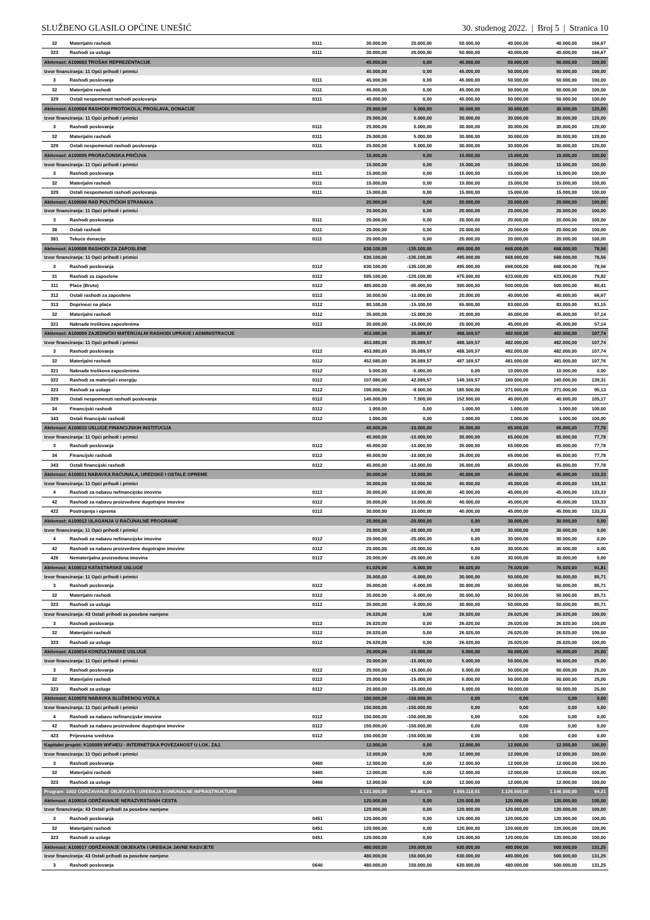SLUŽBENO GLASILO OPĆINE UNEŠIĆ 30. studenog 2022. | Broj 5 | Stranica 10
| 32 | Materijalni rashodi | 0111 | 30.000,00 | 20.000,00 | 50.000,00 | 40.000,00 | 40.000,00 | 166,67 |
| 323 | Rashodi za usluge | 0111 | 30.000,00 | 20.000,00 | 50.000,00 | 40.000,00 | 40.000,00 | 166,67 |
| Aktivnost: A100003 TROŠAK REPREZENTACIJE | | | 45.000,00 | 0,00 | 45.000,00 | 50.000,00 | 50.000,00 | 100,00 |
| Izvor financiranja: 11 Opći prihodi i primici | | | 45.000,00 | 0,00 | 45.000,00 | 50.000,00 | 50.000,00 | 100,00 |
| 3 | Rashodi poslovanja | 0111 | 45.000,00 | 0,00 | 45.000,00 | 50.000,00 | 50.000,00 | 100,00 |
| 32 | Materijalni rashodi | 0111 | 45.000,00 | 0,00 | 45.000,00 | 50.000,00 | 50.000,00 | 100,00 |
| 329 | Ostali nespomenuti rashodi poslovanja | 0111 | 45.000,00 | 0,00 | 45.000,00 | 50.000,00 | 50.000,00 | 100,00 |
| Aktivnost: A100004 RASHODI PROTOKOLA, PROSLAVA, DONACIJE | | | 25.000,00 | 5.000,00 | 30.000,00 | 30.000,00 | 30.000,00 | 120,00 |
| Izvor financiranja: 11 Opći prihodi i primici | | | 25.000,00 | 5.000,00 | 30.000,00 | 30.000,00 | 30.000,00 | 120,00 |
| 3 | Rashodi poslovanja | 0111 | 25.000,00 | 5.000,00 | 30.000,00 | 30.000,00 | 30.000,00 | 120,00 |
| 32 | Materijalni rashodi | 0111 | 25.000,00 | 5.000,00 | 30.000,00 | 30.000,00 | 30.000,00 | 120,00 |
| 329 | Ostali nespomenuti rashodi poslovanja | 0111 | 25.000,00 | 5.000,00 | 30.000,00 | 30.000,00 | 30.000,00 | 120,00 |
| Aktivnost: A100005 PRORAČUNSKA PRIČUVA | | | 15.000,00 | 0,00 | 15.000,00 | 15.000,00 | 15.000,00 | 100,00 |
| Izvor financiranja: 11 Opći prihodi i primici | | | 15.000,00 | 0,00 | 15.000,00 | 15.000,00 | 15.000,00 | 100,00 |
| 3 | Rashodi poslovanja | 0111 | 15.000,00 | 0,00 | 15.000,00 | 15.000,00 | 15.000,00 | 100,00 |
| 32 | Materijalni rashodi | 0111 | 15.000,00 | 0,00 | 15.000,00 | 15.000,00 | 15.000,00 | 100,00 |
| 329 | Ostali nespomenuti rashodi poslovanja | 0111 | 15.000,00 | 0,00 | 15.000,00 | 15.000,00 | 15.000,00 | 100,00 |
| Aktivnost: A100006 RAD POLITIČKIH STRANAKA | | | 20.000,00 | 0,00 | 20.000,00 | 20.000,00 | 20.000,00 | 100,00 |
| Izvor financiranja: 11 Opći prihodi i primici | | | 20.000,00 | 0,00 | 20.000,00 | 20.000,00 | 20.000,00 | 100,00 |
| 3 | Rashodi poslovanja | 0111 | 20.000,00 | 0,00 | 20.000,00 | 20.000,00 | 20.000,00 | 100,00 |
| 38 | Ostali rashodi | 0111 | 20.000,00 | 0,00 | 20.000,00 | 20.000,00 | 20.000,00 | 100,00 |
| 381 | Tekuće donacije | 0111 | 20.000,00 | 0,00 | 20.000,00 | 20.000,00 | 20.000,00 | 100,00 |
| Aktivnost: A100008 RASHODI ZA ZAPOSLENE | | | 630.100,00 | -135.100,00 | 495.000,00 | 668.000,00 | 668.000,00 | 78,56 |
| Izvor financiranja: 11 Opći prihodi i primici | | | 630.100,00 | -135.100,00 | 495.000,00 | 668.000,00 | 668.000,00 | 78,56 |
| 3 | Rashodi poslovanja | 0112 | 630.100,00 | -135.100,00 | 495.000,00 | 668.000,00 | 668.000,00 | 78,56 |
| 31 | Rashodi za zaposlene | 0112 | 595.100,00 | -120.100,00 | 475.000,00 | 623.000,00 | 623.000,00 | 79,82 |
| 311 | Plaće (Bruto) | 0112 | 485.000,00 | -95.000,00 | 390.000,00 | 500.000,00 | 500.000,00 | 80,41 |
| 312 | Ostali rashodi za zaposlene | 0112 | 30.000,00 | -10.000,00 | 20.000,00 | 40.000,00 | 40.000,00 | 66,67 |
| 313 | Doprinosi na plaće | 0112 | 80.100,00 | -15.100,00 | 65.000,00 | 83.000,00 | 83.000,00 | 81,15 |
| 32 | Materijalni rashodi | 0112 | 35.000,00 | -15.000,00 | 20.000,00 | 45.000,00 | 45.000,00 | 57,14 |
| 321 | Naknade troškova zaposlenima | 0112 | 35.000,00 | -15.000,00 | 20.000,00 | 45.000,00 | 45.000,00 | 57,14 |
| Aktivnost: A100009 ZAJEDNIČKI MATERIJALNI RASHODI UPRAVE I ADMINISTRACIJE | | | 453.080,00 | 35.089,57 | 488.169,57 | 482.000,00 | 482.000,00 | 107,74 |
| Izvor financiranja: 11 Opći prihodi i primici | | | 453.080,00 | 35.089,57 | 488.169,57 | 482.000,00 | 482.000,00 | 107,74 |
| 3 | Rashodi poslovanja | 0112 | 453.080,00 | 35.089,57 | 488.169,57 | 482.000,00 | 482.000,00 | 107,74 |
| 32 | Materijalni rashodi | 0112 | 452.080,00 | 35.089,57 | 487.169,57 | 481.000,00 | 481.000,00 | 107,76 |
| 321 | Naknade troškova zaposlenima | 0112 | 5.000,00 | -5.000,00 | 0,00 | 10.000,00 | 10.000,00 | 0,00 |
| 322 | Rashodi za materijal i energiju | 0112 | 107.080,00 | 42.089,57 | 149.169,57 | 160.000,00 | 160.000,00 | 139,31 |
| 323 | Rashodi za usluge | 0112 | 195.000,00 | -9.500,00 | 185.500,00 | 271.000,00 | 271.000,00 | 95,13 |
| 329 | Ostali nespomenuti rashodi poslovanja | 0112 | 145.000,00 | 7.500,00 | 152.500,00 | 40.000,00 | 40.000,00 | 105,17 |
| 34 | Financijski rashodi | 0112 | 1.000,00 | 0,00 | 1.000,00 | 1.000,00 | 1.000,00 | 100,00 |
| 343 | Ostali financijski rashodi | 0112 | 1.000,00 | 0,00 | 1.000,00 | 1.000,00 | 1.000,00 | 100,00 |
| Aktivnost: A100010 USLUGE FINANCIJSKIH INSTITUCIJA | | | 45.000,00 | -10.000,00 | 35.000,00 | 65.000,00 | 65.000,00 | 77,78 |
| Izvor financiranja: 11 Opći prihodi i primici | | | 45.000,00 | -10.000,00 | 35.000,00 | 65.000,00 | 65.000,00 | 77,78 |
| 3 | Rashodi poslovanja | 0112 | 45.000,00 | -10.000,00 | 35.000,00 | 65.000,00 | 65.000,00 | 77,78 |
| 34 | Financijski rashodi | 0112 | 45.000,00 | -10.000,00 | 35.000,00 | 65.000,00 | 65.000,00 | 77,78 |
| 343 | Ostali financijski rashodi | 0112 | 45.000,00 | -10.000,00 | 35.000,00 | 65.000,00 | 65.000,00 | 77,78 |
| Aktivnost: A100011 NABAVKA RAČUNALA, UREDSKE I OSTALE OPREME | | | 30.000,00 | 10.000,00 | 40.000,00 | 45.000,00 | 45.000,00 | 133,33 |
| Izvor financiranja: 11 Opći prihodi i primici | | | 30.000,00 | 10.000,00 | 40.000,00 | 45.000,00 | 45.000,00 | 133,33 |
| 4 | Rashodi za nabavu nefinancijske imovine | 0112 | 30.000,00 | 10.000,00 | 40.000,00 | 45.000,00 | 45.000,00 | 133,33 |
| 42 | Rashodi za nabavu proizvedene dugotrajne imovine | 0112 | 30.000,00 | 10.000,00 | 40.000,00 | 45.000,00 | 45.000,00 | 133,33 |
| 422 | Postrojenja i oprema | 0112 | 30.000,00 | 10.000,00 | 40.000,00 | 45.000,00 | 45.000,00 | 133,33 |
| Aktivnost: A100012 ULAGANJA U RAČUNALNE PROGRAME | | | 20.000,00 | -20.000,00 | 0,00 | 30.000,00 | 30.000,00 | 0,00 |
| Izvor financiranja: 11 Opći prihodi i primici | | | 20.000,00 | -20.000,00 | 0,00 | 30.000,00 | 30.000,00 | 0,00 |
| 4 | Rashodi za nabavu nefinancijske imovine | 0112 | 20.000,00 | -20.000,00 | 0,00 | 30.000,00 | 30.000,00 | 0,00 |
| 42 | Rashodi za nabavu proizvedene dugotrajne imovine | 0112 | 20.000,00 | -20.000,00 | 0,00 | 30.000,00 | 30.000,00 | 0,00 |
| 426 | Nematerijalna proizvedena imovina | 0112 | 20.000,00 | -20.000,00 | 0,00 | 30.000,00 | 30.000,00 | 0,00 |
| Aktivnost: A100013 KATASTARSKE USLUGE | | | 61.020,00 | -5.000,00 | 56.020,00 | 76.020,00 | 76.020,00 | 91,81 |
| Izvor financiranja: 11 Opći prihodi i primici | | | 35.000,00 | -5.000,00 | 30.000,00 | 50.000,00 | 50.000,00 | 85,71 |
| 3 | Rashodi poslovanja | 0112 | 35.000,00 | -5.000,00 | 30.000,00 | 50.000,00 | 50.000,00 | 85,71 |
| 32 | Materijalni rashodi | 0112 | 35.000,00 | -5.000,00 | 30.000,00 | 50.000,00 | 50.000,00 | 85,71 |
| 323 | Rashodi za usluge | 0112 | 35.000,00 | -5.000,00 | 30.000,00 | 50.000,00 | 50.000,00 | 85,71 |
| Izvor financiranja: 43 Ostali prihodi za posebne namjene | | | 26.020,00 | 0,00 | 26.020,00 | 26.020,00 | 26.020,00 | 100,00 |
| 3 | Rashodi poslovanja | 0112 | 26.020,00 | 0,00 | 26.020,00 | 26.020,00 | 26.020,00 | 100,00 |
| 32 | Materijalni rashodi | 0112 | 26.020,00 | 0,00 | 26.020,00 | 26.020,00 | 26.020,00 | 100,00 |
| 323 | Rashodi za usluge | 0112 | 26.020,00 | 0,00 | 26.020,00 | 26.020,00 | 26.020,00 | 100,00 |
| Aktivnost: A100014 KONZULTANSKE USLUGE | | | 20.000,00 | -15.000,00 | 5.000,00 | 50.000,00 | 50.000,00 | 25,00 |
| Izvor financiranja: 11 Opći prihodi i primici | | | 20.000,00 | -15.000,00 | 5.000,00 | 50.000,00 | 50.000,00 | 25,00 |
| 3 | Rashodi poslovanja | 0112 | 20.000,00 | -15.000,00 | 5.000,00 | 50.000,00 | 50.000,00 | 25,00 |
| 32 | Materijalni rashodi | 0112 | 20.000,00 | -15.000,00 | 5.000,00 | 50.000,00 | 50.000,00 | 25,00 |
| 323 | Rashodi za usluge | 0112 | 20.000,00 | -15.000,00 | 5.000,00 | 50.000,00 | 50.000,00 | 25,00 |
| Aktivnost: A100076 NABAVKA SLUŽBENOG VOZILA | | | 150.000,00 | -150.000,00 | 0,00 | 0,00 | 0,00 | 0,00 |
| Izvor financiranja: 11 Opći prihodi i primici | | | 150.000,00 | -150.000,00 | 0,00 | 0,00 | 0,00 | 0,00 |
| 4 | Rashodi za nabavu nefinancijske imovine | 0112 | 150.000,00 | -150.000,00 | 0,00 | 0,00 | 0,00 | 0,00 |
| 42 | Rashodi za nabavu proizvedene dugotrajne imovine | 0112 | 150.000,00 | -150.000,00 | 0,00 | 0,00 | 0,00 | 0,00 |
| 423 | Prijevozna sredstva | 0112 | 150.000,00 | -150.000,00 | 0,00 | 0,00 | 0,00 | 0,00 |
| Kapitalni projekt: K100089 WiFi4EU - INTERNETSKA POVEZANOST U LOK. ZAJ. | | | 12.000,00 | 0,00 | 12.000,00 | 12.000,00 | 12.000,00 | 100,00 |
| Izvor financiranja: 11 Opći prihodi i primici | | | 12.000,00 | 0,00 | 12.000,00 | 12.000,00 | 12.000,00 | 100,00 |
| 3 | Rashodi poslovanja | 0460 | 12.000,00 | 0,00 | 12.000,00 | 12.000,00 | 12.000,00 | 100,00 |
| 32 | Materijalni rashodi | 0460 | 12.000,00 | 0,00 | 12.000,00 | 12.000,00 | 12.000,00 | 100,00 |
| 323 | Rashodi za usluge | 0460 | 12.000,00 | 0,00 | 12.000,00 | 12.000,00 | 12.000,00 | 100,00 |
| Program: 1002 ODRŽAVANJE OBJEKATA I UREĐAJA KOMUNALNE INFRASTRUKTURE | | | 1.121.000,00 | -64.881,09 | 1.056.118,91 | 1.126.000,00 | 1.146.000,00 | 94,21 |
| Aktivnost: A100016 ODRŽAVANJE NERAZVRSTANIH CESTA | | | 120.000,00 | 0,00 | 120.000,00 | 120.000,00 | 120.000,00 | 100,00 |
| Izvor financiranja: 43 Ostali prihodi za posebne namjene | | | 120.000,00 | 0,00 | 120.000,00 | 120.000,00 | 120.000,00 | 100,00 |
| 3 | Rashodi poslovanja | 0451 | 120.000,00 | 0,00 | 120.000,00 | 120.000,00 | 120.000,00 | 100,00 |
| 32 | Materijalni rashodi | 0451 | 120.000,00 | 0,00 | 120.000,00 | 120.000,00 | 120.000,00 | 100,00 |
| 323 | Rashodi za usluge | 0451 | 120.000,00 | 0,00 | 120.000,00 | 120.000,00 | 120.000,00 | 100,00 |
| Aktivnost: A100017 ODRŽAVANJE OBJEKATA I UREĐAJA JAVNE RASVJETE | | | 480.000,00 | 150.000,00 | 630.000,00 | 480.000,00 | 500.000,00 | 131,25 |
| Izvor financiranja: 43 Ostali prihodi za posebne namjene | | | 480.000,00 | 150.000,00 | 630.000,00 | 480.000,00 | 500.000,00 | 131,25 |
| 3 | Rashodi poslovanja | 0640 | 480.000,00 | 150.000,00 | 630.000,00 | 480.000,00 | 500.000,00 | 131,25 |